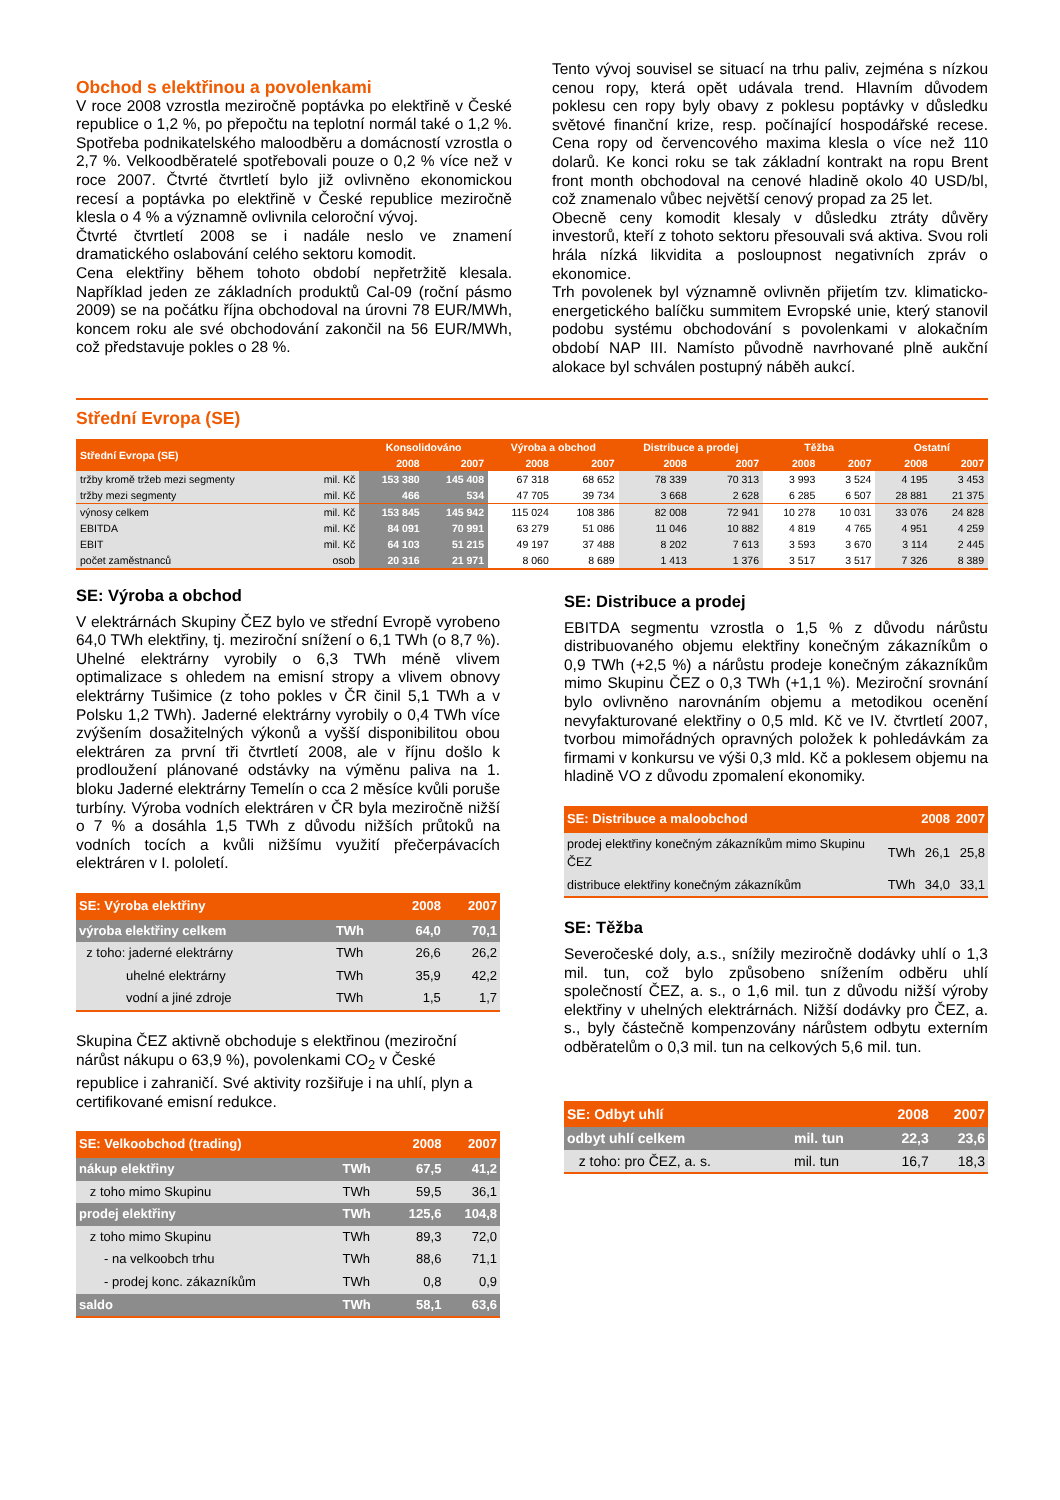Obchod s elektřinou a povolenkami
V roce 2008 vzrostla meziročně poptávka po elektřině v České republice o 1,2 %, po přepočtu na teplotní normál také o 1,2 %. Spotřeba podnikatelského maloodběru a domácností vzrostla o 2,7 %. Velkoodběratelé spotřebovali pouze o 0,2 % více než v roce 2007. Čtvrté čtvrtletí bylo již ovlivněno ekonomickou recesí a poptávka po elektřině v České republice meziročně klesla o 4 % a významně ovlivnila celoroční vývoj.
Čtvrté čtvrtletí 2008 se i nadále neslo ve znamení dramatického oslabování celého sektoru komodit.
Cena elektřiny během tohoto období nepřetržitě klesala. Například jeden ze základních produktů Cal-09 (roční pásmo 2009) se na počátku října obchodoval na úrovni 78 EUR/MWh, koncem roku ale své obchodování zakončil na 56 EUR/MWh, což představuje pokles o 28 %.
Tento vývoj souvisel se situací na trhu paliv, zejména s nízkou cenou ropy, která opět udávala trend. Hlavním důvodem poklesu cen ropy byly obavy z poklesu poptávky v důsledku světové finanční krize, resp. počínající hospodářské recese. Cena ropy od červencového maxima klesla o více než 110 dolarů. Ke konci roku se tak základní kontrakt na ropu Brent front month obchodoval na cenové hladině okolo 40 USD/bl, což znamenalo vůbec největší cenový propad za 25 let.
Obecně ceny komodit klesaly v důsledku ztráty důvěry investorů, kteří z tohoto sektoru přesouvali svá aktiva. Svou roli hrála nízká likvidita a posloupnost negativních zpráv o ekonomice.
Trh povolenek byl významně ovlivněn přijetím tzv. klimaticko-energetického balíčku summitem Evropské unie, který stanovil podobu systému obchodování s povolenkami v alokačním období NAP III. Namísto původně navrhované plně aukční alokace byl schválen postupný náběh aukcí.
Střední Evropa (SE)
| Střední Evropa (SE) | | Konsolidováno | | Výroba a obchod | | Distribuce a prodej | | Těžba | | Ostatní | |
| --- | --- | --- | --- | --- | --- | --- | --- | --- | --- | --- | --- |
| | | 2008 | 2007 | 2008 | 2007 | 2008 | 2007 | 2008 | 2007 | 2008 | 2007 |
| tržby kromě tržeb mezi segmenty | mil. Kč | 153 380 | 145 408 | 67 318 | 68 652 | 78 339 | 70 313 | 3 993 | 3 524 | 4 195 | 3 453 |
| tržby mezi segmenty | mil. Kč | 466 | 534 | 47 705 | 39 734 | 3 668 | 2 628 | 6 285 | 6 507 | 28 881 | 21 375 |
| výnosy celkem | mil. Kč | 153 845 | 145 942 | 115 024 | 108 386 | 82 008 | 72 941 | 10 278 | 10 031 | 33 076 | 24 828 |
| EBITDA | mil. Kč | 84 091 | 70 991 | 63 279 | 51 086 | 11 046 | 10 882 | 4 819 | 4 765 | 4 951 | 4 259 |
| EBIT | mil. Kč | 64 103 | 51 215 | 49 197 | 37 488 | 8 202 | 7 613 | 3 593 | 3 670 | 3 114 | 2 445 |
| počet zaměstnanců | osob | 20 316 | 21 971 | 8 060 | 8 689 | 1 413 | 1 376 | 3 517 | 3 517 | 7 326 | 8 389 |
SE: Výroba a obchod
V elektrárnách Skupiny ČEZ bylo ve střední Evropě vyrobeno 64,0 TWh elektřiny, tj. meziroční snížení o 6,1 TWh (o 8,7 %). Uhelné elektrárny vyrobily o 6,3 TWh méně vlivem optimalizace s ohledem na emisní stropy a vlivem obnovy elektrárny Tušimice (z toho pokles v ČR činil 5,1 TWh a v Polsku 1,2 TWh). Jaderné elektrárny vyrobily o 0,4 TWh více zvýšením dosažitelných výkonů a vyšší disponibilitou obou elektráren za první tři čtvrtletí 2008, ale v říjnu došlo k prodloužení plánované odstávky na výměnu paliva na 1. bloku Jaderné elektrárny Temelín o cca 2 měsíce kvůli poruše turbíny. Výroba vodních elektráren v ČR byla meziročně nižší o 7 % a dosáhla 1,5 TWh z důvodu nižších průtoků na vodních tocích a kvůli nižšímu využití přečerpávacích elektráren v I. pololetí.
| SE: Výroba elektřiny | | 2008 | 2007 |
| --- | --- | --- | --- |
| výroba elektřiny celkem | TWh | 64,0 | 70,1 |
| z toho: jaderné elektrárny | TWh | 26,6 | 26,2 |
| uhelné elektrárny | TWh | 35,9 | 42,2 |
| vodní a jiné zdroje | TWh | 1,5 | 1,7 |
Skupina ČEZ aktivně obchoduje s elektřinou (meziroční nárůst nákupu o 63,9 %), povolenkami CO<sub>2</sub> v České republice i zahraničí. Své aktivity rozšiřuje i na uhlí, plyn a certifikované emisní redukce.
| SE: Velkoobchod (trading) | | 2008 | 2007 |
| --- | --- | --- | --- |
| nákup elektřiny | TWh | 67,5 | 41,2 |
| z toho mimo Skupinu | TWh | 59,5 | 36,1 |
| prodej elektřiny | TWh | 125,6 | 104,8 |
| z toho mimo Skupinu | TWh | 89,3 | 72,0 |
| - na velkoobch trhu | TWh | 88,6 | 71,1 |
| - prodej konc. zákazníkům | TWh | 0,8 | 0,9 |
| saldo | TWh | 58,1 | 63,6 |
SE: Distribuce a prodej
EBITDA segmentu vzrostla o 1,5 % z důvodu nárůstu distribuovaného objemu elektřiny konečným zákazníkům o 0,9 TWh (+2,5 %) a nárůstu prodeje konečným zákazníkům mimo Skupinu ČEZ o 0,3 TWh (+1,1 %). Meziroční srovnání bylo ovlivněno narovnáním objemu a metodikou ocenění nevyfakturované elektřiny o 0,5 mld. Kč ve IV. čtvrtletí 2007, tvorbou mimořádných opravných položek k pohledávkám za firmami v konkursu ve výši 0,3 mld. Kč a poklesem objemu na hladině VO z důvodu zpomalení ekonomiky.
| SE: Distribuce a maloobchod | | 2008 | 2007 |
| --- | --- | --- | --- |
| prodej elektřiny konečným zákazníkům mimo Skupinu ČEZ | TWh | 26,1 | 25,8 |
| distribuce elektřiny konečným zákazníkům | TWh | 34,0 | 33,1 |
SE: Těžba
Severočeské doly, a.s., snížily meziročně dodávky uhlí o 1,3 mil. tun, což bylo způsobeno snížením odběru uhlí společností ČEZ, a. s., o 1,6 mil. tun z důvodu nižší výroby elektřiny v uhelných elektrárnách. Nižší dodávky pro ČEZ, a. s., byly částečně kompenzovány nárůstem odbytu externím odběratelům o 0,3 mil. tun na celkových 5,6 mil. tun.
| SE: Odbyt uhlí | | 2008 | 2007 |
| --- | --- | --- | --- |
| odbyt uhlí celkem | mil. tun | 22,3 | 23,6 |
| z toho: pro ČEZ, a. s. | mil. tun | 16,7 | 18,3 |